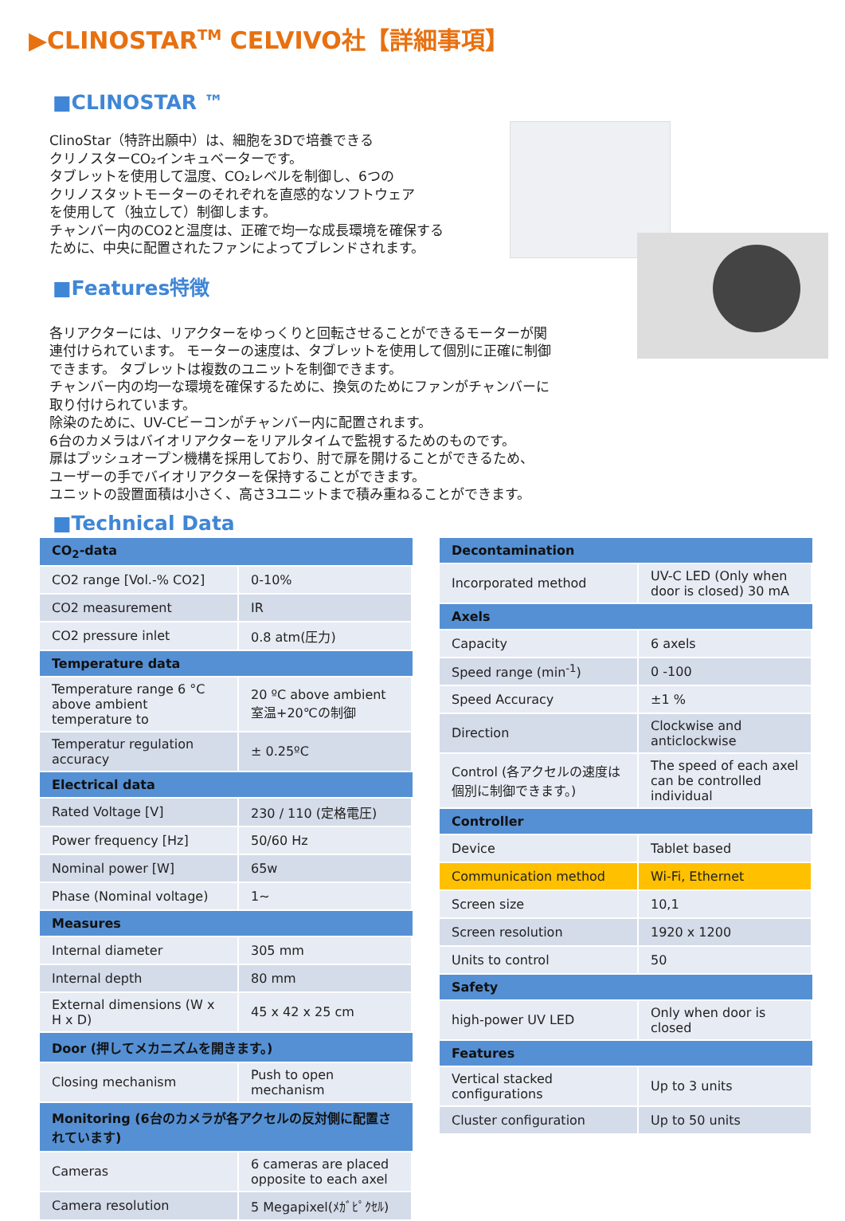▶CLINOSTAR<sup>TM</sup> CELVIVO社【詳細事項】
■CLINOSTAR ™
ClinoStar（特許出願中）は、細胞を3Dで培養できる
クリノスターCO₂インキュベーターです。
タブレットを使用して温度、CO₂レベルを制御し、6つの
クリノスタットモーターのそれぞれを直感的なソフトウェア
を使用して（独立して）制御します。
チャンバー内のCO2と温度は、正確で均一な成長環境を確保する
ために、中央に配置されたファンによってブレンドされます。
■Features特徴
各リアクターには、リアクターをゆっくりと回転させることができるモーターが関
連付けられています。 モーターの速度は、タブレットを使用して個別に正確に制御
できます。 タブレットは複数のユニットを制御できます。
チャンバー内の均一な環境を確保するために、換気のためにファンがチャンバーに
取り付けられています。
除染のために、UV-Cビーコンがチャンバー内に配置されます。
6台のカメラはバイオリアクターをリアルタイムで監視するためのものです。
扉はプッシュオープン機構を採用しており、肘で扉を開けることができるため、
ユーザーの手でバイオリアクターを保持することができます。
ユニットの設置面積は小さく、高さ3ユニットまで積み重ねることができます。
■Technical Data
| CO<sub>2</sub>-data | |
| --- | --- |
| CO2 range [Vol.-% CO2] | 0-10% |
| CO2 measurement | IR |
| CO2 pressure inlet | 0.8 atm(圧力) |
| Temperature data | |
| Temperature range 6 °C above ambient temperature to | 20 ºC above ambient 室温+20℃の制御 |
| Temperatur regulation accuracy | ± 0.25ºC |
| Electrical data | |
| Rated Voltage [V] | 230 / 110 (定格電圧) |
| Power frequency [Hz] | 50/60 Hz |
| Nominal power [W] | 65w |
| Phase (Nominal voltage) | 1~ |
| Measures | |
| Internal diameter | 305 mm |
| Internal depth | 80 mm |
| External dimensions (W x H x D) | 45 x 42 x 25 cm |
| Door (押してメカニズムを開きます。) | |
| Closing mechanism | Push to open mechanism |
| Monitoring (6台のカメラが各アクセルの反対側に配置されています) | |
| Cameras | 6 cameras are placed opposite to each axel |
| Camera resolution | 5 Megapixel(ﾒｶﾞﾋﾟｸｾﾙ) |
| Decontamination | |
| --- | --- |
| Incorporated method | UV-C LED (Only when door is closed) 30 mA |
| Axels | |
| Capacity | 6 axels |
| Speed range (min<sup>-1</sup>) | 0 -100 |
| Speed Accuracy | ±1 % |
| Direction | Clockwise and anticlockwise |
| Control (各アクセルの速度は個別に制御できます。) | The speed of each axel can be controlled individual |
| Controller | |
| Device | Tablet based |
| Communication method | Wi-Fi, Ethernet |
| Screen size | 10,1 |
| Screen resolution | 1920 x 1200 |
| Units to control | 50 |
| Safety | |
| high-power UV LED | Only when door is closed |
| Features | |
| Vertical stacked configurations | Up to 3 units |
| Cluster configuration | Up to 50 units |